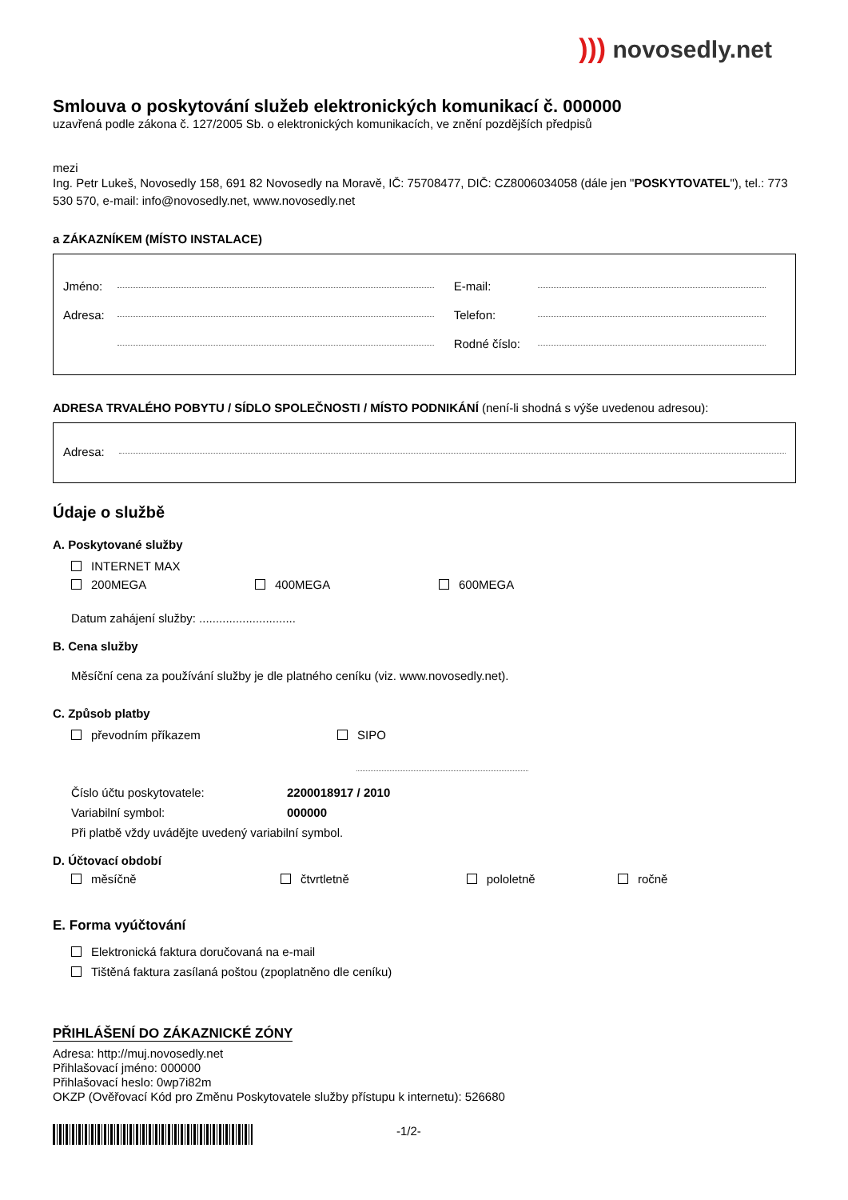))) novosedly.net
Smlouva o poskytování služeb elektronických komunikací č. 000000
uzavřená podle zákona č. 127/2005 Sb. o elektronických komunikacích, ve znění pozdějších předpisů
mezi
Ing. Petr Lukeš, Novosedly 158, 691 82 Novosedly na Moravě, IČ: 75708477, DIČ: CZ8006034058 (dále jen "POSKYTOVATEL"), tel.: 773 530 570, e-mail: info@novosedly.net, www.novosedly.net
a ZÁKAZNÍKEM (MÍSTO INSTALACE)
Jméno:
Adresa:
E-mail:
Telefon:
Rodné číslo:
ADRESA TRVALÉHO POBYTU / SÍDLO SPOLEČNOSTI / MÍSTO PODNIKÁNÍ (není-li shodná s výše uvedenou adresou):
Adresa:
Údaje o službě
A. Poskytované služby
INTERNET MAX
200MEGA 400MEGA 600MEGA
Datum zahájení služby: .............................
B. Cena služby
Měsíční cena za používání služby je dle platného ceníku (viz. www.novosedly.net).
C. Způsob platby
převodním příkazem SIPO
Číslo účtu poskytovatele: 2200018917 / 2010
Variabilní symbol: 000000
Při platbě vždy uvádějte uvedený variabilní symbol.
D. Účtovací období
měsíčně čtvrtletně pololetně ročně
E. Forma vyúčtování
Elektronická faktura doručovaná na e-mail
Tištěná faktura zasílaná poštou (zpoplatněno dle ceníku)
PŘIHLÁŠENÍ DO ZÁKAZNICKÉ ZÓNY
Adresa: http://muj.novosedly.net
Přihlašovací jméno: 000000
Přihlašovací heslo: 0wp7i82m
OKZP (Ověřovací Kód pro Změnu Poskytovatele služby přístupu k internetu): 526680
-1/2-